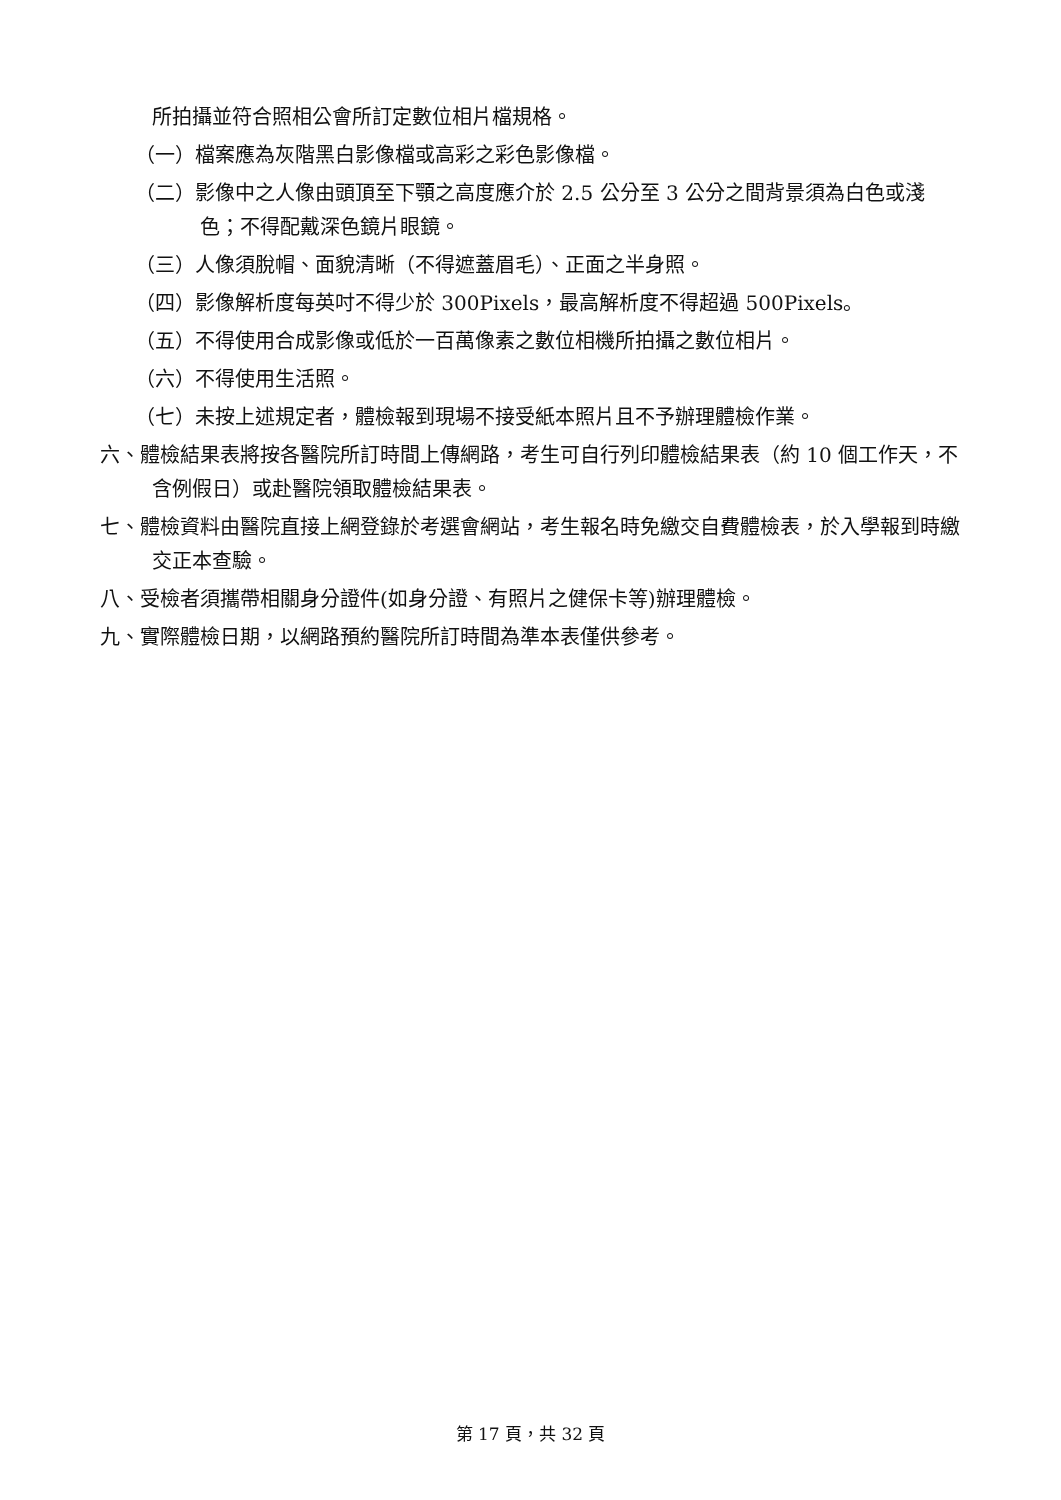所拍攝並符合照相公會所訂定數位相片檔規格。
（一）檔案應為灰階黑白影像檔或高彩之彩色影像檔。
（二）影像中之人像由頭頂至下顎之高度應介於 2.5 公分至 3 公分之間背景須為白色或淺色；不得配戴深色鏡片眼鏡。
（三）人像須脫帽、面貌清晰（不得遮蓋眉毛）、正面之半身照。
（四）影像解析度每英吋不得少於 300Pixels，最高解析度不得超過 500Pixels。
（五）不得使用合成影像或低於一百萬像素之數位相機所拍攝之數位相片。
（六）不得使用生活照。
（七）未按上述規定者，體檢報到現場不接受紙本照片且不予辦理體檢作業。
六、體檢結果表將按各醫院所訂時間上傳網路，考生可自行列印體檢結果表（約 10 個工作天，不含例假日）或赴醫院領取體檢結果表。
七、體檢資料由醫院直接上網登錄於考選會網站，考生報名時免繳交自費體檢表，於入學報到時繳交正本查驗。
八、受檢者須攜帶相關身分證件(如身分證、有照片之健保卡等)辦理體檢。
九、實際體檢日期，以網路預約醫院所訂時間為準本表僅供參考。
第 17 頁，共 32 頁